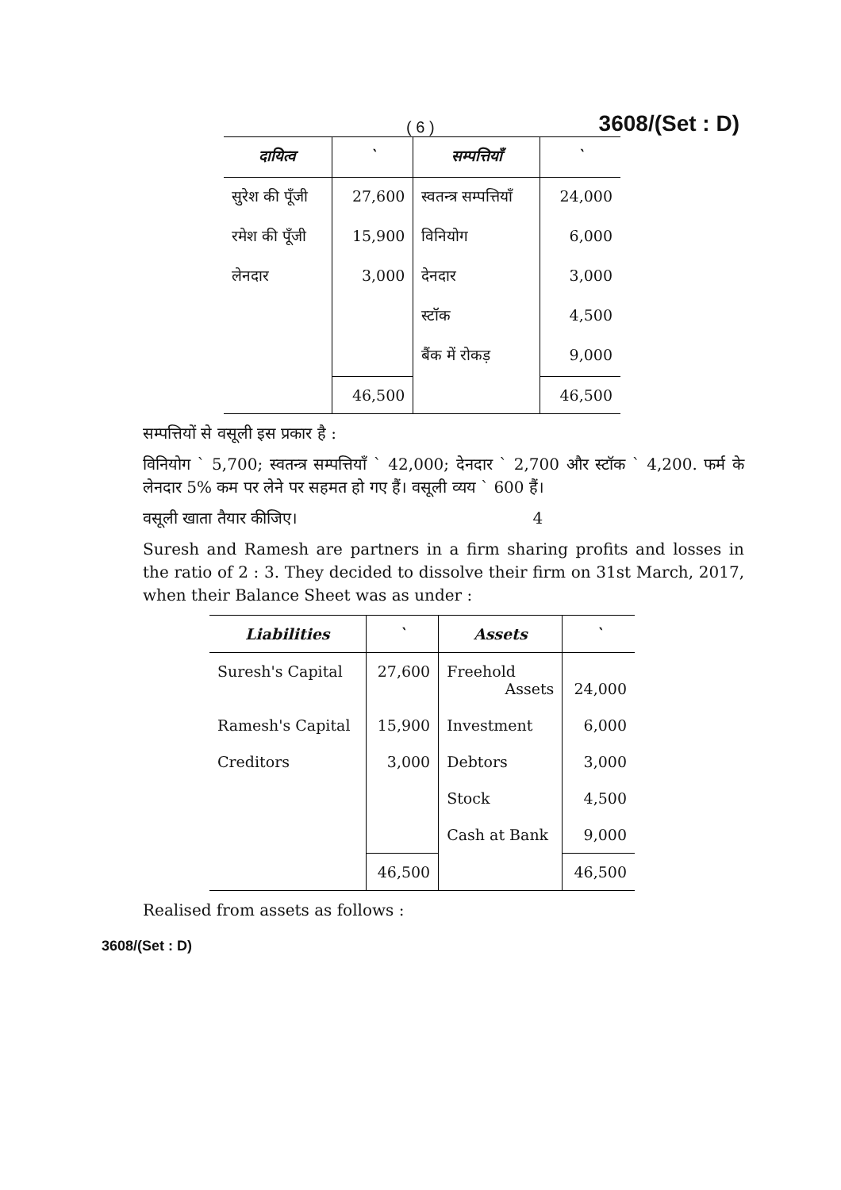( 6 ) 3608/(Set : D)
| दायित्व | ` | सम्पत्तियाँ | ` |
| --- | --- | --- | --- |
| सुरेश की पूँजी | 27,600 | स्वतन्त्र सम्पत्तियाँ | 24,000 |
| रमेश की पूँजी | 15,900 | विनियोग | 6,000 |
| लेनदार | 3,000 | देनदार | 3,000 |
| | | स्टॉक | 4,500 |
| | | बैंक में रोकड़ | 9,000 |
| | 46,500 | | 46,500 |
सम्पत्तियों से वसूली इस प्रकार है :
विनियोग ` 5,700; स्वतन्त्र सम्पत्तियाँ ` 42,000; देनदार ` 2,700 और स्टॉक ` 4,200. फर्म के लेनदार 5% कम पर लेने पर सहमत हो गए हैं। वसूली व्यय ` 600 हैं।
वसूली खाता तैयार कीजिए। 4
Suresh and Ramesh are partners in a firm sharing profits and losses in the ratio of 2 : 3. They decided to dissolve their firm on 31st March, 2017, when their Balance Sheet was as under :
| Liabilities | ` | Assets | ` |
| --- | --- | --- | --- |
| Suresh's Capital | 27,600 | Freehold Assets | 24,000 |
| Ramesh's Capital | 15,900 | Investment | 6,000 |
| Creditors | 3,000 | Debtors | 3,000 |
| | | Stock | 4,500 |
| | | Cash at Bank | 9,000 |
| | 46,500 | | 46,500 |
Realised from assets as follows :
3608/(Set : D)